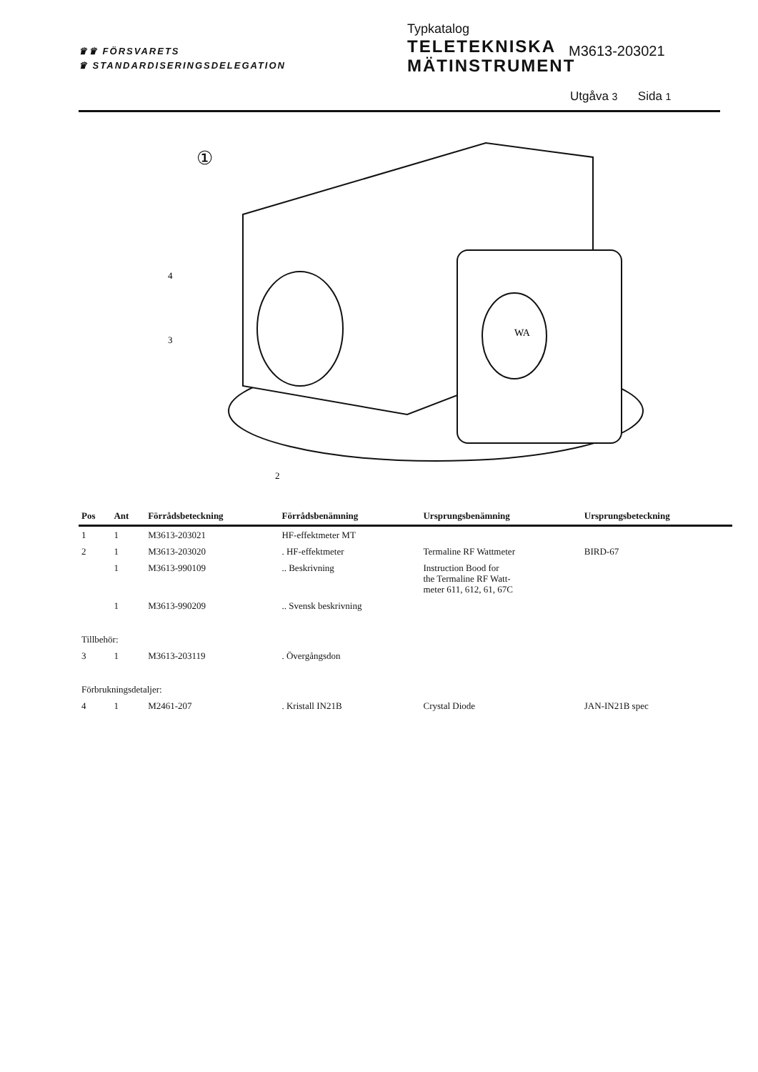♛♛ FÖRSVARETS
♛ STANDARDISERINGSDELEGATION
Typkatalog
TELETEKNISKA
MÄTINSTRUMENT
M3613-203021
Utgåva 3 Sida 1
①
WA
4
3
2
| Pos | Ant | Förrådsbeteckning | Förrådsbenämning | Ursprungsbenämning | Ursprungsbeteckning |
| --- | --- | --- | --- | --- | --- |
| 1 | 1 | M3613-203021 | HF-effektmeter MT | | |
| 2 | 1 | M3613-203020 | . HF-effektmeter | Termaline RF Wattmeter | BIRD-67 |
| | 1 | M3613-990109 | .. Beskrivning | Instruction Bood for the Termaline RF Watt- meter 611, 612, 61, 67C | |
| | 1 | M3613-990209 | .. Svensk beskrivning | | |
| Tillbehör: | | | | | |
| 3 | 1 | M3613-203119 | . Övergångsdon | | |
| Förbrukningsdetaljer: | | | | | |
| 4 | 1 | M2461-207 | . Kristall IN21B | Crystal Diode | JAN-IN21B spec |